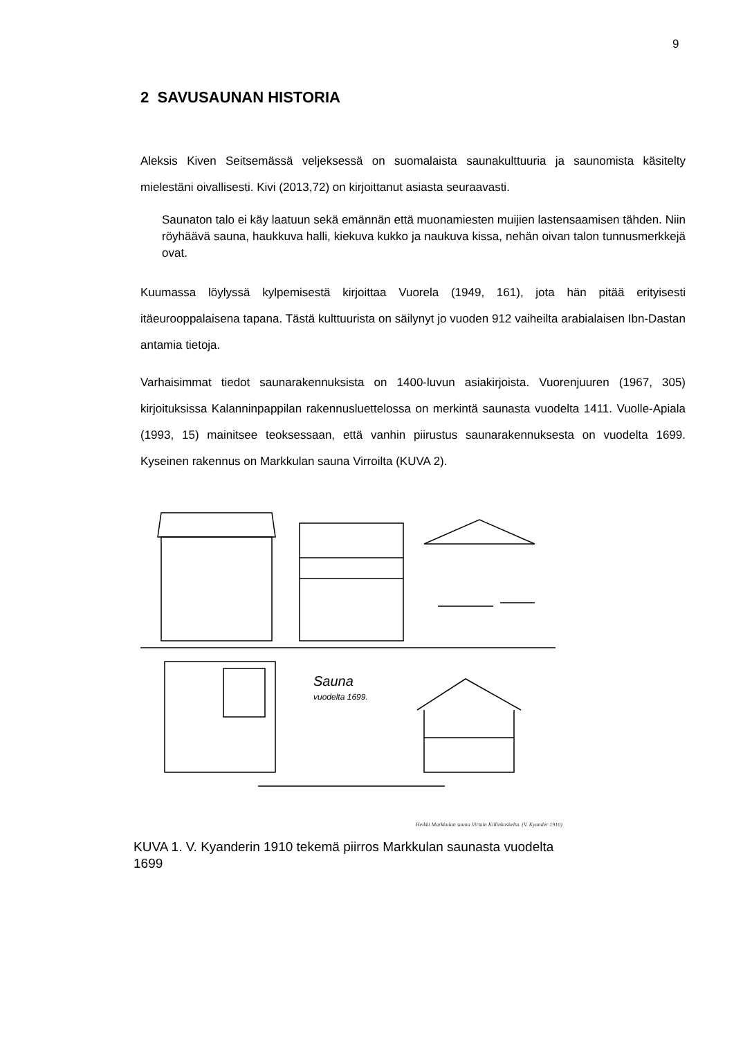9
2 SAVUSAUNAN HISTORIA
Aleksis Kiven Seitsemässä veljeksessä on suomalaista saunakulttuuria ja saunomista käsitelty mielestäni oivallisesti. Kivi (2013,72) on kirjoittanut asiasta seuraavasti.
Saunaton talo ei käy laatuun sekä emännän että muonamiesten muijien lastensaamisen tähden. Niin röyhäävä sauna, haukkuva halli, kiekuva kukko ja naukuva kissa, nehän oivan talon tunnusmerkkejä ovat.
Kuumassa löylyssä kylpemisestä kirjoittaa Vuorela (1949, 161), jota hän pitää erityisesti itäeurooppalaisena tapana. Tästä kulttuurista on säilynyt jo vuoden 912 vaiheilta arabialaisen Ibn-Dastan antamia tietoja.
Varhaisimmat tiedot saunarakennuksista on 1400-luvun asiakirjoista. Vuorenjuuren (1967, 305) kirjoituksissa Kalanninpappilan rakennusluettelossa on merkintä saunasta vuodelta 1411. Vuolle-Apiala (1993, 15) mainitsee teoksessaan, että vanhin piirustus saunarakennuksesta on vuodelta 1699. Kyseinen rakennus on Markkulan sauna Virroilta (KUVA 2).
Sauna
vuodelta 1699.
Heikki Markkulan sauna Virtain Killinkoskelta. (V. Kyander 1910)
KUVA 1. V. Kyanderin 1910 tekemä piirros Markkulan saunasta vuodelta 1699